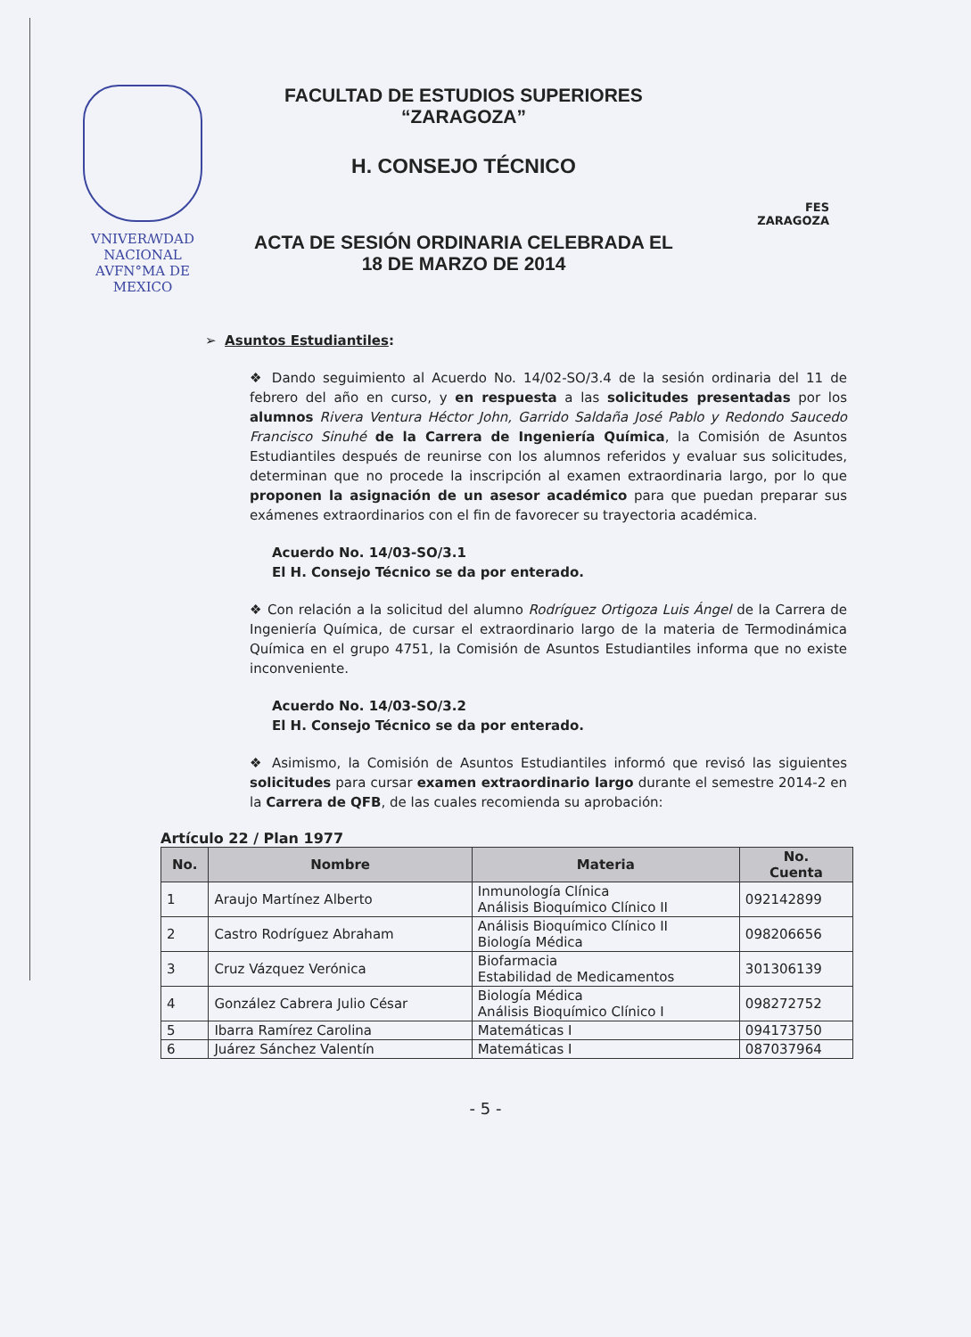VNIVERꟿDAD NACIONAL
AVFN°MA DE
MEXICO
FACULTAD DE ESTUDIOS SUPERIORES
“ZARAGOZA”
H. CONSEJO TÉCNICO
ACTA DE SESIÓN ORDINARIA CELEBRADA EL
18 DE MARZO DE 2014
FES
ZARAGOZA
➢ Asuntos Estudiantiles:
❖ Dando seguimiento al Acuerdo No. 14/02-SO/3.4 de la sesión ordinaria del 11 de febrero del año en curso, y en respuesta a las solicitudes presentadas por los alumnos Rivera Ventura Héctor John, Garrido Saldaña José Pablo y Redondo Saucedo Francisco Sinuhé de la Carrera de Ingeniería Química, la Comisión de Asuntos Estudiantiles después de reunirse con los alumnos referidos y evaluar sus solicitudes, determinan que no procede la inscripción al examen extraordinaria largo, por lo que proponen la asignación de un asesor académico para que puedan preparar sus exámenes extraordinarios con el fin de favorecer su trayectoria académica.
Acuerdo No. 14/03-SO/3.1
El H. Consejo Técnico se da por enterado.
❖ Con relación a la solicitud del alumno Rodríguez Ortigoza Luis Ángel de la Carrera de Ingeniería Química, de cursar el extraordinario largo de la materia de Termodinámica Química en el grupo 4751, la Comisión de Asuntos Estudiantiles informa que no existe inconveniente.
Acuerdo No. 14/03-SO/3.2
El H. Consejo Técnico se da por enterado.
❖ Asimismo, la Comisión de Asuntos Estudiantiles informó que revisó las siguientes solicitudes para cursar examen extraordinario largo durante el semestre 2014-2 en la Carrera de QFB, de las cuales recomienda su aprobación:
Artículo 22 / Plan 1977
| No. | Nombre | Materia | No. Cuenta |
| --- | --- | --- | --- |
| 1 | Araujo Martínez Alberto | Inmunología Clínica Análisis Bioquímico Clínico II | 092142899 |
| 2 | Castro Rodríguez Abraham | Análisis Bioquímico Clínico II Biología Médica | 098206656 |
| 3 | Cruz Vázquez Verónica | Biofarmacia Estabilidad de Medicamentos | 301306139 |
| 4 | González Cabrera Julio César | Biología Médica Análisis Bioquímico Clínico I | 098272752 |
| 5 | Ibarra Ramírez Carolina | Matemáticas I | 094173750 |
| 6 | Juárez Sánchez Valentín | Matemáticas I | 087037964 |
- 5 -